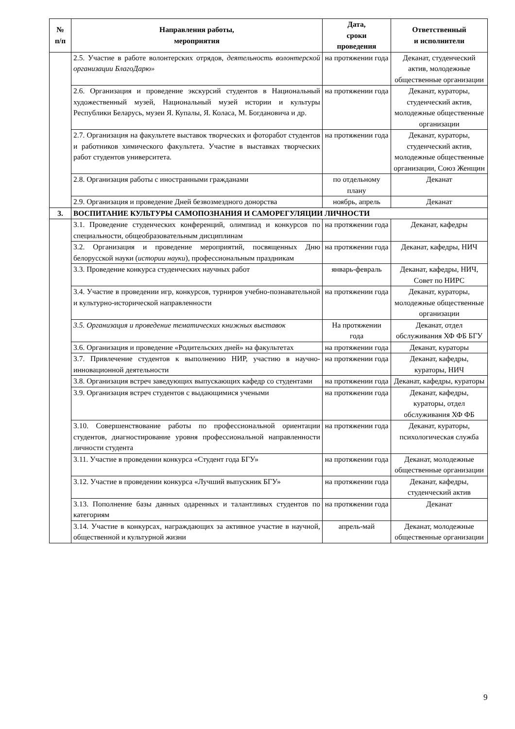| № п/п | Направления работы, мероприятия | Дата, сроки проведения | Ответственный и исполнители |
| --- | --- | --- | --- |
| | 2.5. Участие в работе волонтерских отрядов, деятельность волонтерской организации БлагоДарю» | на протяжении года | Деканат, студенческий актив, молодежные общественные организации |
| | 2.6. Организация и проведение экскурсий студентов в Национальный художественный музей, Национальный музей истории и культуры Республики Беларусь, музеи Я. Купалы, Я. Коласа, М. Богдановича и др. | на протяжении года | Деканат, кураторы, студенческий актив, молодежные общественные организации |
| | 2.7. Организация на факультете выставок творческих и фоторабот студентов и работников химического факультета. Участие в выставках творческих работ студентов университета. | на протяжении года | Деканат, кураторы, студенческий актив, молодежные общественные организации, Союз Женщин |
| | 2.8. Организация работы с иностранными гражданами | по отдельному плану | Деканат |
| | 2.9. Организация и проведение Дней безвозмездного донорства | ноябрь, апрель | Деканат |
| 3. | ВОСПИТАНИЕ КУЛЬТУРЫ САМОПОЗНАНИЯ И САМОРЕГУЛЯЦИИ ЛИЧНОСТИ | | |
| | 3.1. Проведение студенческих конференций, олимпиад и конкурсов по специальности, общеобразовательным дисциплинам | на протяжении года | Деканат, кафедры |
| | 3.2. Организация и проведение мероприятий, посвященных Дню белорусской науки ( истории науки ), профессиональным праздникам | на протяжении года | Деканат, кафедры, НИЧ |
| | 3.3. Проведение конкурса студенческих научных работ | январь-февраль | Деканат, кафедры, НИЧ, Совет по НИРС |
| | 3.4. Участие в проведении игр, конкурсов, турниров учебно-познавательной и культурно-исторической направленности | на протяжении года | Деканат, кураторы, молодежные общественные организации |
| | 3.5. Организация и проведение тематических книжных выставок | На протяжении года | Деканат, отдел обслуживания ХФ ФБ БГУ |
| | 3.6. Организация и проведение «Родительских дней» на факультетах | на протяжении года | Деканат, кураторы |
| | 3.7. Привлечение студентов к выполнению НИР, участию в научно-инновационной деятельности | на протяжении года | Деканат, кафедры, кураторы, НИЧ |
| | 3.8. Организация встреч заведующих выпускающих кафедр со студентами | на протяжении года | Деканат, кафедры, кураторы |
| | 3.9. Организация встреч студентов с выдающимися учеными | на протяжении года | Деканат, кафедры, кураторы, отдел обслуживания ХФ ФБ |
| | 3.10. Совершенствование работы по профессиональной ориентации студентов, диагностирование уровня профессиональной направленности личности студента | на протяжении года | Деканат, кураторы, психологическая служба |
| | 3.11. Участие в проведении конкурса «Студент года БГУ» | на протяжении года | Деканат, молодежные общественные организации |
| | 3.12. Участие в проведении конкурса «Лучший выпускник БГУ» | на протяжении года | Деканат, кафедры, студенческий актив |
| | 3.13. Пополнение базы данных одаренных и талантливых студентов по категориям | на протяжении года | Деканат |
| | 3.14. Участие в конкурсах, награждающих за активное участие в научной, общественной и культурной жизни | апрель-май | Деканат, молодежные общественные организации |
9